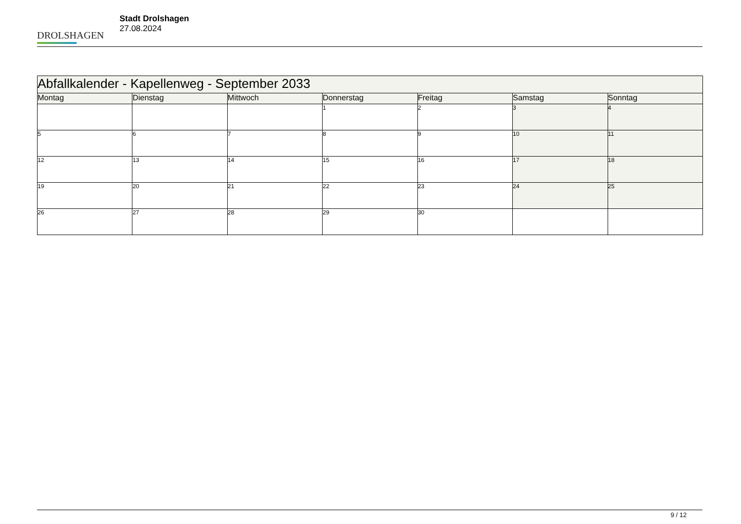DROLSHAGEN
Stadt Drolshagen
27.08.2024
| Abfallkalender - Kapellenweg - September 2033 | | | | | | |
| --- | --- | --- | --- | --- | --- | --- |
| Montag | Dienstag | Mittwoch | Donnerstag | Freitag | Samstag | Sonntag |
| | | | 1 | 2 | 3 | 4 |
| 5 | 6 | 7 | 8 | 9 | 10 | 11 |
| 12 | 13 | 14 | 15 | 16 | 17 | 18 |
| 19 | 20 | 21 | 22 | 23 | 24 | 25 |
| 26 | 27 | 28 | 29 | 30 | | |
9 / 12